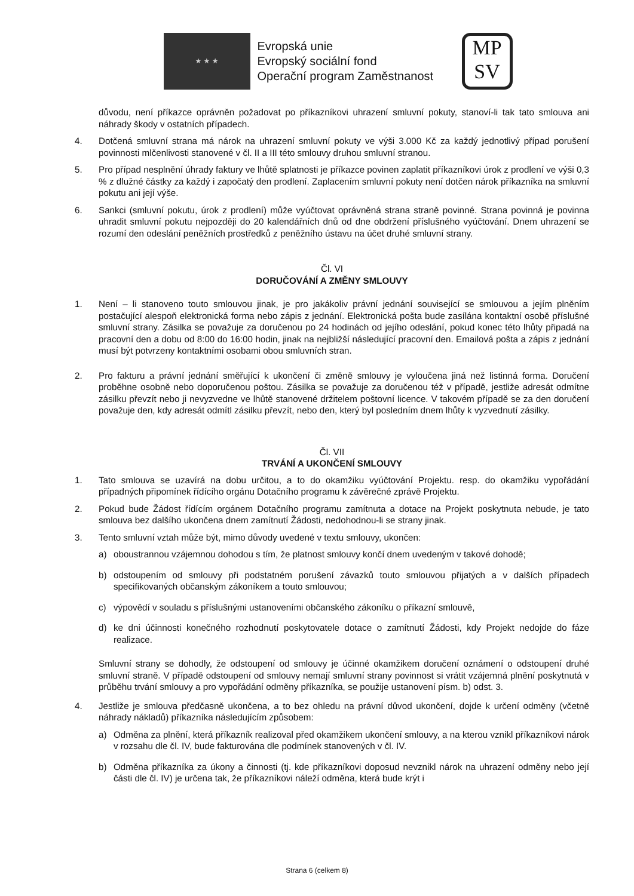★ ★ ★
Evropská unie
Evropský sociální fond
Operační program Zaměstnanost
MP
SV
důvodu, není příkazce oprávněn požadovat po příkazníkovi uhrazení smluvní pokuty, stanoví-li tak tato smlouva ani náhrady škody v ostatních případech.
4. Dotčená smluvní strana má nárok na uhrazení smluvní pokuty ve výši 3.000 Kč za každý jednotlivý případ porušení povinnosti mlčenlivosti stanovené v čl. II a III této smlouvy druhou smluvní stranou.
5. Pro případ nesplnění úhrady faktury ve lhůtě splatnosti je příkazce povinen zaplatit příkazníkovi úrok z prodlení ve výši 0,3 % z dlužné částky za každý i započatý den prodlení. Zaplacením smluvní pokuty není dotčen nárok příkazníka na smluvní pokutu ani její výše.
6. Sankci (smluvní pokutu, úrok z prodlení) může vyúčtovat oprávněná strana straně povinné. Strana povinná je povinna uhradit smluvní pokutu nejpozději do 20 kalendářních dnů od dne obdržení příslušného vyúčtování. Dnem uhrazení se rozumí den odeslání peněžních prostředků z peněžního ústavu na účet druhé smluvní strany.
Čl. VI
DORUČOVÁNÍ A ZMĚNY SMLOUVY
1. Není – li stanoveno touto smlouvou jinak, je pro jakákoliv právní jednání související se smlouvou a jejím plněním postačující alespoň elektronická forma nebo zápis z jednání. Elektronická pošta bude zasílána kontaktní osobě příslušné smluvní strany. Zásilka se považuje za doručenou po 24 hodinách od jejího odeslání, pokud konec této lhůty připadá na pracovní den a dobu od 8:00 do 16:00 hodin, jinak na nejbližší následující pracovní den. Emailová pošta a zápis z jednání musí být potvrzeny kontaktními osobami obou smluvních stran.
2. Pro fakturu a právní jednání směřující k ukončení či změně smlouvy je vyloučena jiná než listinná forma. Doručení proběhne osobně nebo doporučenou poštou. Zásilka se považuje za doručenou též v případě, jestliže adresát odmítne zásilku převzít nebo ji nevyzvedne ve lhůtě stanovené držitelem poštovní licence. V takovém případě se za den doručení považuje den, kdy adresát odmítl zásilku převzít, nebo den, který byl posledním dnem lhůty k vyzvednutí zásilky.
Čl. VII
TRVÁNÍ A UKONČENÍ SMLOUVY
1. Tato smlouva se uzavírá na dobu určitou, a to do okamžiku vyúčtování Projektu. resp. do okamžiku vypořádání případných připomínek řídícího orgánu Dotačního programu k závěrečné zprávě Projektu.
2. Pokud bude Žádost řídícím orgánem Dotačního programu zamítnuta a dotace na Projekt poskytnuta nebude, je tato smlouva bez dalšího ukončena dnem zamítnutí Žádosti, nedohodnou-li se strany jinak.
3. Tento smluvní vztah může být, mimo důvody uvedené v textu smlouvy, ukončen:
a) oboustrannou vzájemnou dohodou s tím, že platnost smlouvy končí dnem uvedeným v takové dohodě;
b) odstoupením od smlouvy při podstatném porušení závazků touto smlouvou přijatých a v dalších případech specifikovaných občanským zákoníkem a touto smlouvou;
c) výpovědí v souladu s příslušnými ustanoveními občanského zákoníku o příkazní smlouvě,
d) ke dni účinnosti konečného rozhodnutí poskytovatele dotace o zamítnutí Žádosti, kdy Projekt nedojde do fáze realizace.
Smluvní strany se dohodly, že odstoupení od smlouvy je účinné okamžikem doručení oznámení o odstoupení druhé smluvní straně. V případě odstoupení od smlouvy nemají smluvní strany povinnost si vrátit vzájemná plnění poskytnutá v průběhu trvání smlouvy a pro vypořádání odměny příkazníka, se použije ustanovení písm. b) odst. 3.
4. Jestliže je smlouva předčasně ukončena, a to bez ohledu na právní důvod ukončení, dojde k určení odměny (včetně náhrady nákladů) příkazníka následujícím způsobem:
a) Odměna za plnění, která příkazník realizoval před okamžikem ukončení smlouvy, a na kterou vznikl příkazníkovi nárok v rozsahu dle čl. IV, bude fakturována dle podmínek stanovených v čl. IV.
b) Odměna příkazníka za úkony a činnosti (tj. kde příkazníkovi doposud nevznikl nárok na uhrazení odměny nebo její části dle čl. IV) je určena tak, že příkazníkovi náleží odměna, která bude krýt i
Strana 6 (celkem 8)